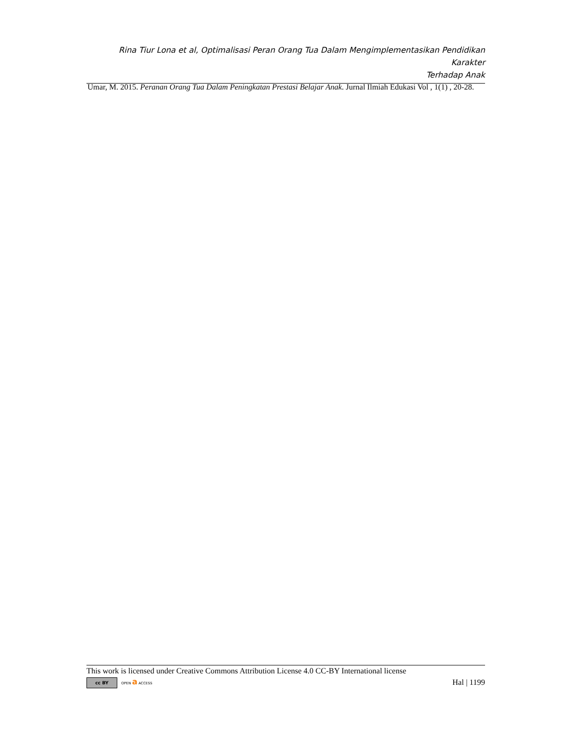Rina Tiur Lona et al, Optimalisasi Peran Orang Tua Dalam Mengimplementasikan Pendidikan Karakter
Terhadap Anak
Umar, M. 2015. Peranan Orang Tua Dalam Peningkatan Prestasi Belajar Anak. Jurnal Ilmiah Edukasi Vol , 1(1) , 20-28.
This work is licensed under Creative Commons Attribution License 4.0 CC-BY International license
cc BY OPEN a ACCESS Hal | 1199